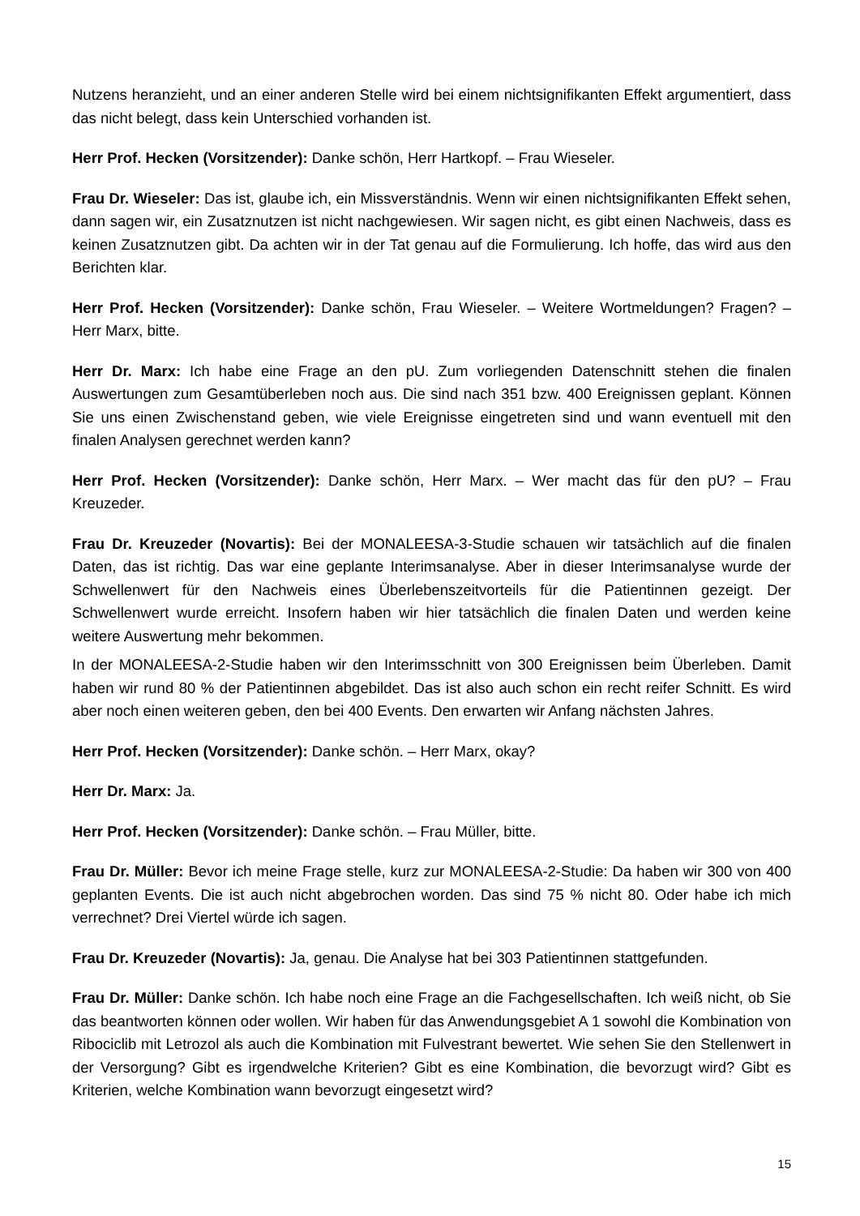Nutzens heranzieht, und an einer anderen Stelle wird bei einem nichtsignifikanten Effekt argumentiert, dass das nicht belegt, dass kein Unterschied vorhanden ist.
Herr Prof. Hecken (Vorsitzender): Danke schön, Herr Hartkopf. – Frau Wieseler.
Frau Dr. Wieseler: Das ist, glaube ich, ein Missverständnis. Wenn wir einen nichtsignifikanten Effekt sehen, dann sagen wir, ein Zusatznutzen ist nicht nachgewiesen. Wir sagen nicht, es gibt einen Nachweis, dass es keinen Zusatznutzen gibt. Da achten wir in der Tat genau auf die Formulierung. Ich hoffe, das wird aus den Berichten klar.
Herr Prof. Hecken (Vorsitzender): Danke schön, Frau Wieseler. – Weitere Wortmeldungen? Fragen? – Herr Marx, bitte.
Herr Dr. Marx: Ich habe eine Frage an den pU. Zum vorliegenden Datenschnitt stehen die finalen Auswertungen zum Gesamtüberleben noch aus. Die sind nach 351 bzw. 400 Ereignissen geplant. Können Sie uns einen Zwischenstand geben, wie viele Ereignisse eingetreten sind und wann eventuell mit den finalen Analysen gerechnet werden kann?
Herr Prof. Hecken (Vorsitzender): Danke schön, Herr Marx. – Wer macht das für den pU? – Frau Kreuzeder.
Frau Dr. Kreuzeder (Novartis): Bei der MONALEESA-3-Studie schauen wir tatsächlich auf die finalen Daten, das ist richtig. Das war eine geplante Interimsanalyse. Aber in dieser Interimsanalyse wurde der Schwellenwert für den Nachweis eines Überlebenszeitvorteils für die Patientinnen gezeigt. Der Schwellenwert wurde erreicht. Insofern haben wir hier tatsächlich die finalen Daten und werden keine weitere Auswertung mehr bekommen.
In der MONALEESA-2-Studie haben wir den Interimsschnitt von 300 Ereignissen beim Überleben. Damit haben wir rund 80 % der Patientinnen abgebildet. Das ist also auch schon ein recht reifer Schnitt. Es wird aber noch einen weiteren geben, den bei 400 Events. Den erwarten wir Anfang nächsten Jahres.
Herr Prof. Hecken (Vorsitzender): Danke schön. – Herr Marx, okay?
Herr Dr. Marx: Ja.
Herr Prof. Hecken (Vorsitzender): Danke schön. – Frau Müller, bitte.
Frau Dr. Müller: Bevor ich meine Frage stelle, kurz zur MONALEESA-2-Studie: Da haben wir 300 von 400 geplanten Events. Die ist auch nicht abgebrochen worden. Das sind 75 % nicht 80. Oder habe ich mich verrechnet? Drei Viertel würde ich sagen.
Frau Dr. Kreuzeder (Novartis): Ja, genau. Die Analyse hat bei 303 Patientinnen stattgefunden.
Frau Dr. Müller: Danke schön. Ich habe noch eine Frage an die Fachgesellschaften. Ich weiß nicht, ob Sie das beantworten können oder wollen. Wir haben für das Anwendungsgebiet A 1 sowohl die Kombination von Ribociclib mit Letrozol als auch die Kombination mit Fulvestrant bewertet. Wie sehen Sie den Stellenwert in der Versorgung? Gibt es irgendwelche Kriterien? Gibt es eine Kombination, die bevorzugt wird? Gibt es Kriterien, welche Kombination wann bevorzugt eingesetzt wird?
15